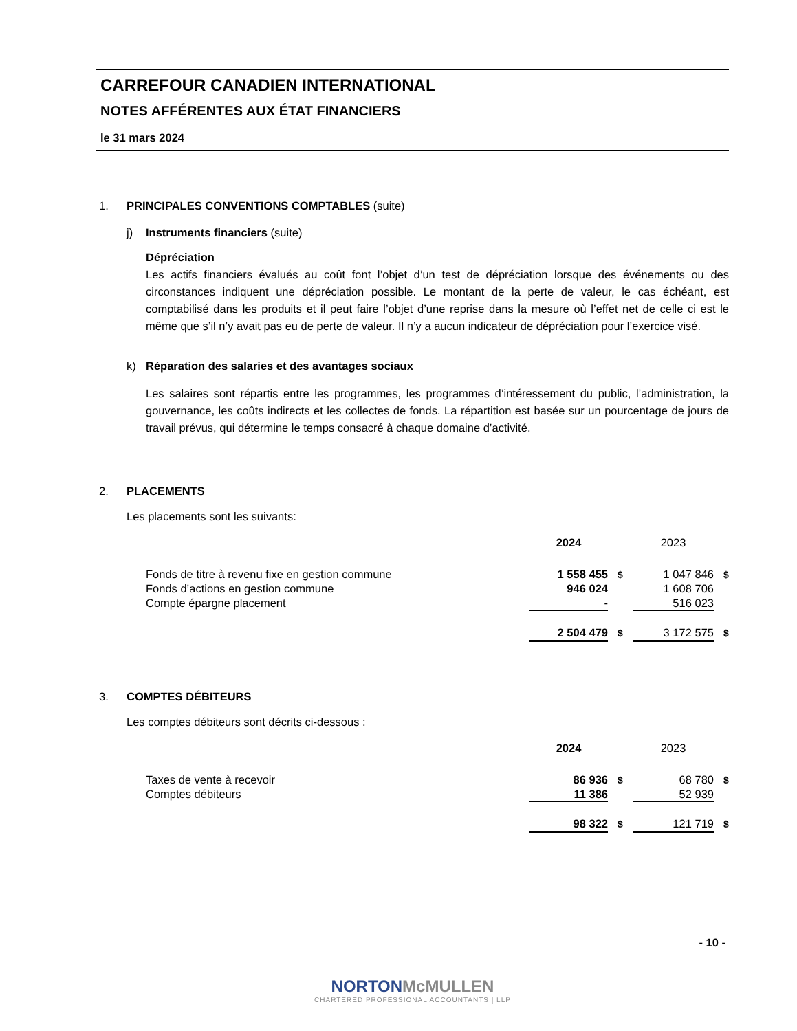CARREFOUR CANADIEN INTERNATIONAL
NOTES AFFÉRENTES AUX ÉTAT FINANCIERS
le 31 mars 2024
1. PRINCIPALES CONVENTIONS COMPTABLES (suite)
j) Instruments financiers (suite)
Dépréciation
Les actifs financiers évalués au coût font l’objet d’un test de dépréciation lorsque des événements ou des circonstances indiquent une dépréciation possible. Le montant de la perte de valeur, le cas échéant, est comptabilisé dans les produits et il peut faire l’objet d’une reprise dans la mesure où l’effet net de celle ci est le même que s’il n’y avait pas eu de perte de valeur. Il n’y a aucun indicateur de dépréciation pour l’exercice visé.
k) Réparation des salaries et des avantages sociaux
Les salaires sont répartis entre les programmes, les programmes d’intéressement du public, l’administration, la gouvernance, les coûts indirects et les collectes de fonds. La répartition est basée sur un pourcentage de jours de travail prévus, qui détermine le temps consacré à chaque domaine d’activité.
2. PLACEMENTS
Les placements sont les suivants:
| | 2024 | | 2023 | |
| Fonds de titre à revenu fixe en gestion commune | 1 558 455 | $ | 1 047 846 | $ |
| Fonds d’actions en gestion commune | 946 024 | | 1 608 706 | |
| Compte épargne placement | - | | 516 023 | |
| | 2 504 479 | $ | 3 172 575 | $ |
3. COMPTES DÉBITEURS
Les comptes débiteurs sont décrits ci-dessous :
| | 2024 | | 2023 | |
| Taxes de vente à recevoir | 86 936 | $ | 68 780 | $ |
| Comptes débiteurs | 11 386 | | 52 939 | |
| | 98 322 | $ | 121 719 | $ |
- 10 -
NORTON McMULLEN
CHARTERED PROFESSIONAL ACCOUNTANTS | LLP